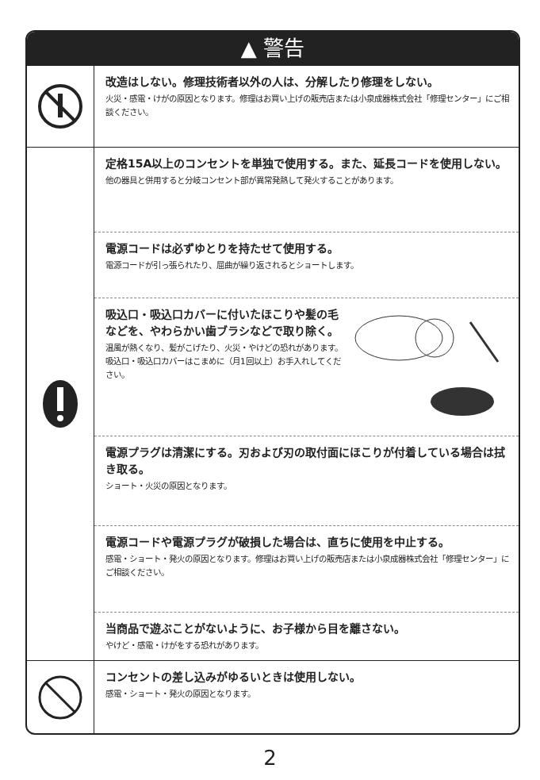▲ 警告
改造はしない。修理技術者以外の人は、分解したり修理をしない。
火災・感電・けがの原因となります。修理はお買い上げの販売店または小泉成器株式会社「修理センター」にご相談ください。
定格15A以上のコンセントを単独で使用する。また、延長コードを使用しない。
他の器具と併用すると分岐コンセント部が異常発熱して発火することがあります。
電源コードは必ずゆとりを持たせて使用する。
電源コードが引っ張られたり、屈曲が繰り返されるとショートします。
吸込口・吸込口カバーに付いたほこりや髪の毛などを、やわらかい歯ブラシなどで取り除く。
温風が熱くなり、髪がこげたり、火災・やけどの恐れがあります。吸込口・吸込口カバーはこまめに（月1回以上）お手入れしてください。
電源プラグは清潔にする。刃および刃の取付面にほこりが付着している場合は拭き取る。
ショート・火災の原因となります。
電源コードや電源プラグが破損した場合は、直ちに使用を中止する。
感電・ショート・発火の原因となります。修理はお買い上げの販売店または小泉成器株式会社「修理センター」にご相談ください。
当商品で遊ぶことがないように、お子様から目を離さない。
やけど・感電・けがをする恐れがあります。
コンセントの差し込みがゆるいときは使用しない。
感電・ショート・発火の原因となります。
2